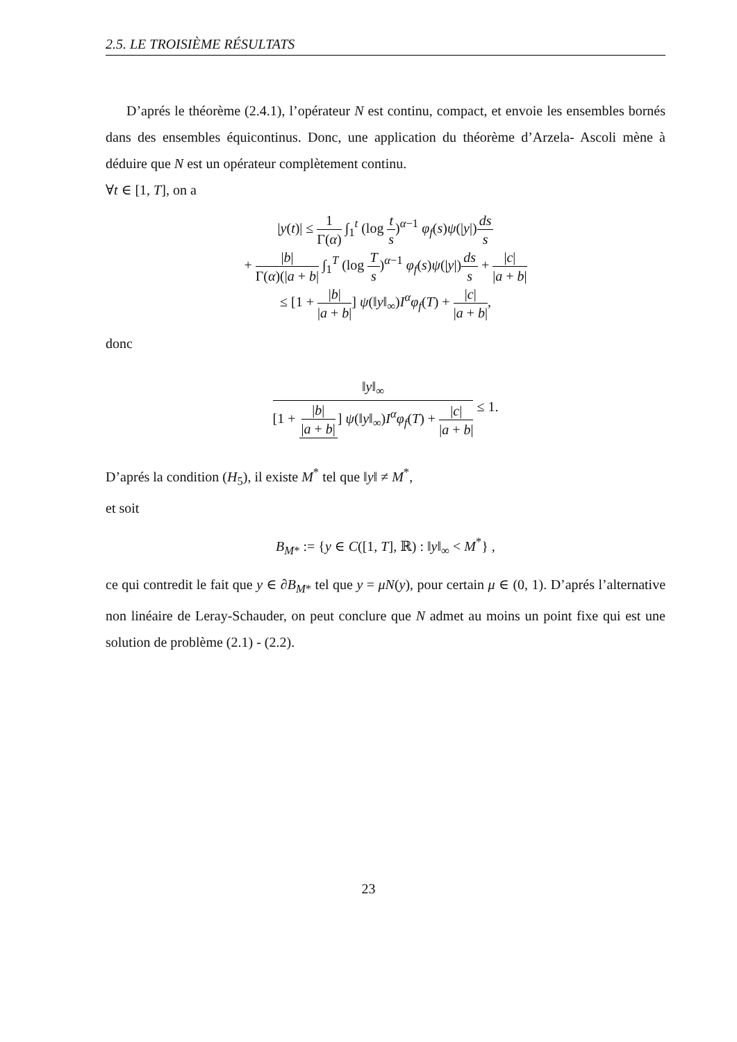2.5. LE TROISIÈME RÉSULTATS
D’aprés le théorème (2.4.1), l’opérateur N est continu, compact, et envoie les ensembles bornés dans des ensembles équicontinus. Donc, une application du théorème d’Arzela- Ascoli mène à déduire que N est un opérateur complètement continu.
∀t ∈ [1, T], on a
|y(t)| ≤ 1 Γ(α) ∫<sub>1</sub><sup>t</sup> (log t s)<sup>α−1</sup> φ<sub>f</sub>(s)ψ(|y|)ds s
+ |b| Γ(α)(|a + b| ∫<sub>1</sub><sup>T</sup> (log T s)<sup>α−1</sup> φ<sub>f</sub>(s)ψ(|y|)ds s + |c| |a + b|
≤ [1 + |b| |a + b|] ψ(‖y‖<sub>∞</sub>)I<sup>α</sup>φ<sub>f</sub>(T) + |c| |a + b|,
donc
‖y‖<sub>∞</sub> [1 + |b| |a + b|] ψ(‖y‖<sub>∞</sub>)I<sup>α</sup>φ<sub>f</sub>(T) + |c| |a + b| ≤ 1.
D’aprés la condition (H<sub>5</sub>), il existe M<sup>*</sup> tel que ‖y‖ ≠ M<sup>*</sup>,
et soit
B<sub>M*</sub> := {y ∈ C([1, T], ℝ) : ‖y‖<sub>∞</sub> < M<sup>*</sup>} ,
ce qui contredit le fait que y ∈ ∂B<sub>M*</sub> tel que y = μN(y), pour certain μ ∈ (0, 1). D’aprés l’alternative non linéaire de Leray-Schauder, on peut conclure que N admet au moins un point fixe qui est une solution de problème (2.1) - (2.2).
23